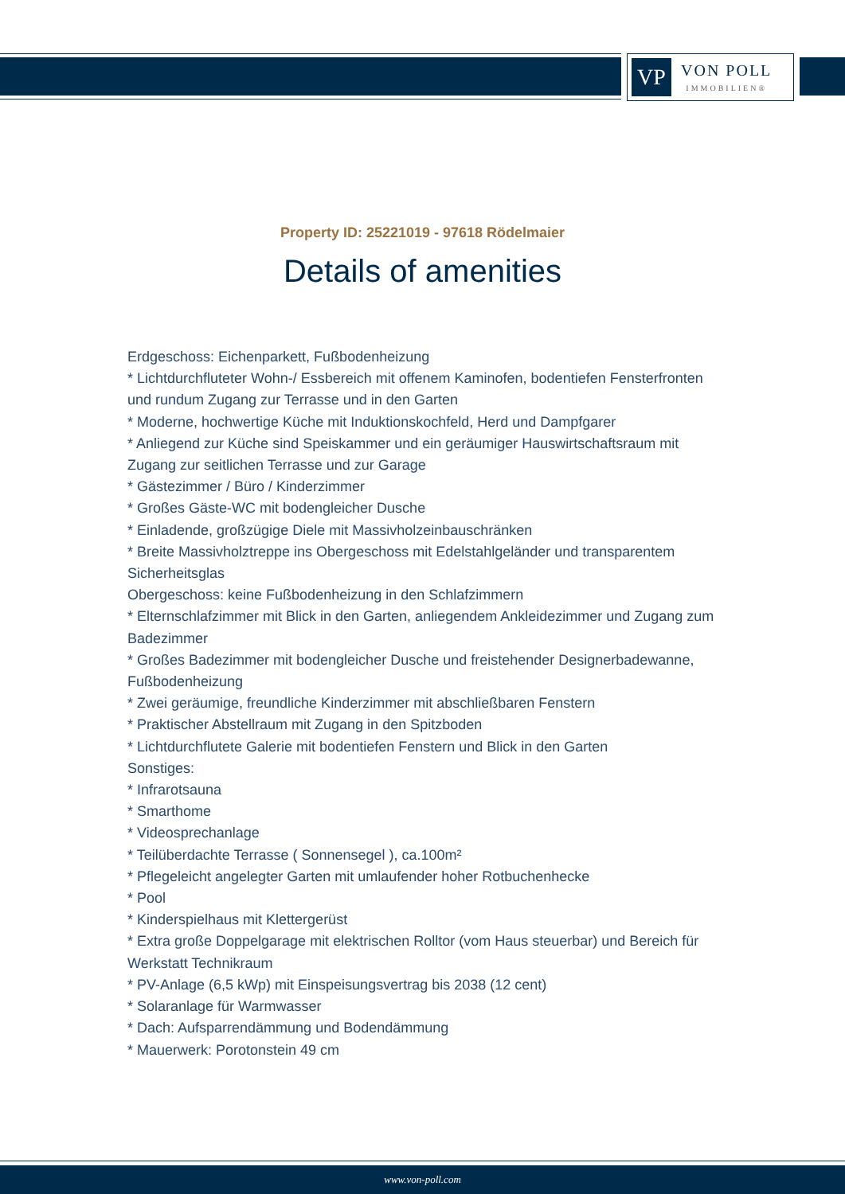VP
VON POLL
IMMOBILIEN®
Property ID: 25221019 - 97618 Rödelmaier
Details of amenities
Erdgeschoss: Eichenparkett, Fußbodenheizung
* Lichtdurchfluteter Wohn-/ Essbereich mit offenem Kaminofen, bodentiefen Fensterfronten und rundum Zugang zur Terrasse und in den Garten
* Moderne, hochwertige Küche mit Induktionskochfeld, Herd und Dampfgarer
* Anliegend zur Küche sind Speiskammer und ein geräumiger Hauswirtschaftsraum mit Zugang zur seitlichen Terrasse und zur Garage
* Gästezimmer / Büro / Kinderzimmer
* Großes Gäste-WC mit bodengleicher Dusche
* Einladende, großzügige Diele mit Massivholzeinbauschränken
* Breite Massivholztreppe ins Obergeschoss mit Edelstahlgeländer und transparentem Sicherheitsglas
Obergeschoss: keine Fußbodenheizung in den Schlafzimmern
* Elternschlafzimmer mit Blick in den Garten, anliegendem Ankleidezimmer und Zugang zum Badezimmer
* Großes Badezimmer mit bodengleicher Dusche und freistehender Designerbadewanne, Fußbodenheizung
* Zwei geräumige, freundliche Kinderzimmer mit abschließbaren Fenstern
* Praktischer Abstellraum mit Zugang in den Spitzboden
* Lichtdurchflutete Galerie mit bodentiefen Fenstern und Blick in den Garten
Sonstiges:
* Infrarotsauna
* Smarthome
* Videosprechanlage
* Teilüberdachte Terrasse ( Sonnensegel ), ca.100m²
* Pflegeleicht angelegter Garten mit umlaufender hoher Rotbuchenhecke
* Pool
* Kinderspielhaus mit Klettergerüst
* Extra große Doppelgarage mit elektrischen Rolltor (vom Haus steuerbar) und Bereich für Werkstatt Technikraum
* PV-Anlage (6,5 kWp) mit Einspeisungsvertrag bis 2038 (12 cent)
* Solaranlage für Warmwasser
* Dach: Aufsparrendämmung und Bodendämmung
* Mauerwerk: Porotonstein 49 cm
www.von-poll.com